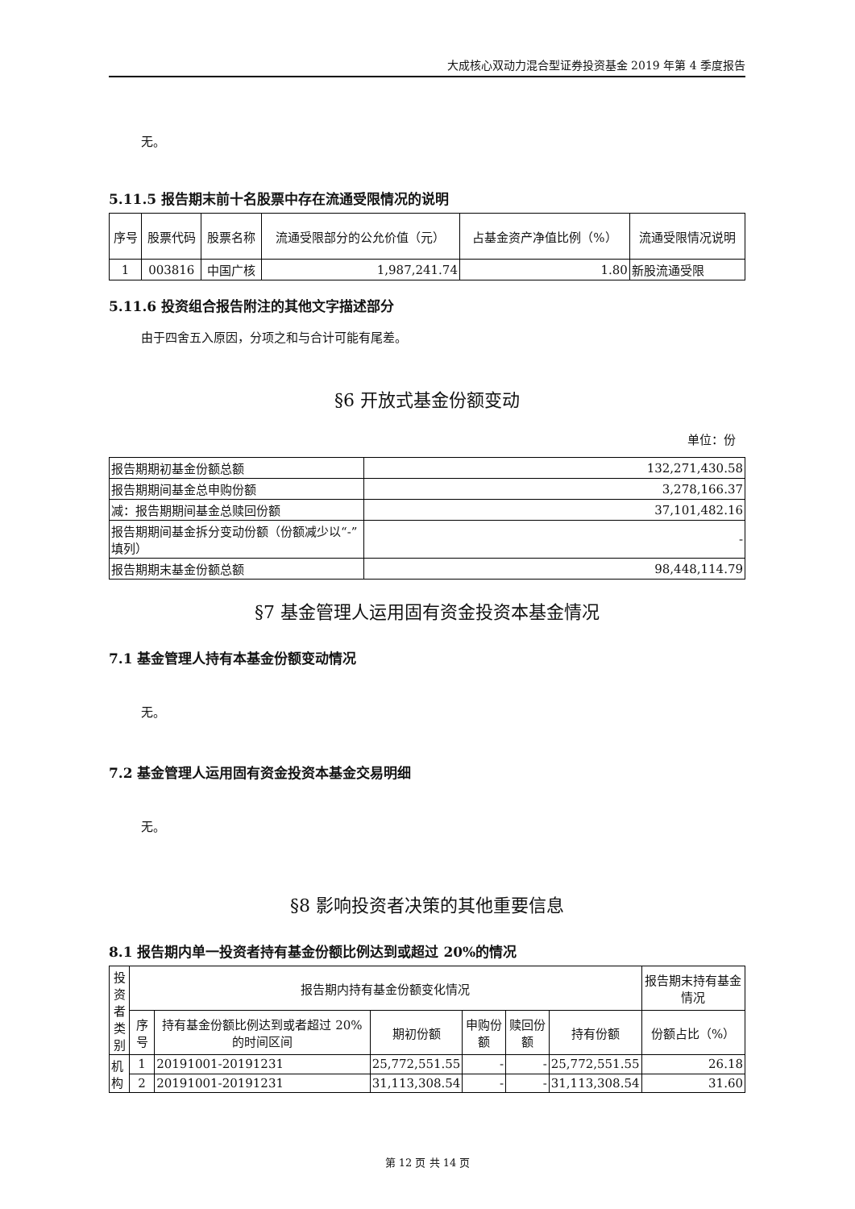大成核心双动力混合型证券投资基金 2019 年第 4 季度报告
无。
5.11.5 报告期末前十名股票中存在流通受限情况的说明
| 序号 | 股票代码 | 股票名称 | 流通受限部分的公允价值（元） | 占基金资产净值比例（%） | 流通受限情况说明 |
| --- | --- | --- | --- | --- | --- |
| 1 | 003816 | 中国广核 | 1,987,241.74 | 1.80 | 新股流通受限 |
5.11.6 投资组合报告附注的其他文字描述部分
由于四舍五入原因，分项之和与合计可能有尾差。
§6 开放式基金份额变动
单位：份
| 报告期期初基金份额总额 | 132,271,430.58 |
| 报告期期间基金总申购份额 | 3,278,166.37 |
| 减：报告期期间基金总赎回份额 | 37,101,482.16 |
| 报告期期间基金拆分变动份额（份额减少以“-”填列） | - |
| 报告期期末基金份额总额 | 98,448,114.79 |
§7 基金管理人运用固有资金投资本基金情况
7.1 基金管理人持有本基金份额变动情况
无。
7.2 基金管理人运用固有资金投资本基金交易明细
无。
§8 影响投资者决策的其他重要信息
8.1 报告期内单一投资者持有基金份额比例达到或超过 20%的情况
| 投资者类别 | 报告期内持有基金份额变化情况 | | | | | | 报告期末持有基金情况 |
| --- | --- | --- | --- | --- | --- | --- | --- |
| | 序号 | 持有基金份额比例达到或者超过 20%的时间区间 | 期初份额 | 申购份额 | 赎回份额 | 持有份额 | 份额占比（%） |
| 机构 | 1 | 20191001-20191231 | 25,772,551.55 | - | - | 25,772,551.55 | 26.18 |
| | 2 | 20191001-20191231 | 31,113,308.54 | - | - | 31,113,308.54 | 31.60 |
第 12 页 共 14 页